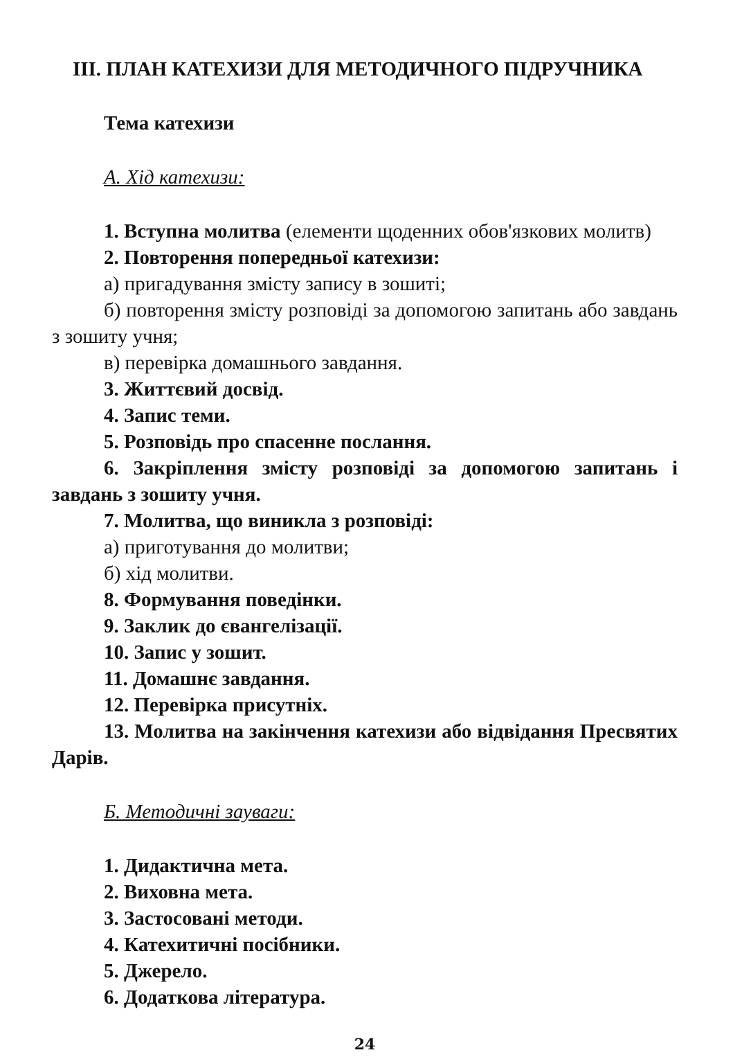III. ПЛАН КАТЕХИЗИ ДЛЯ МЕТОДИЧНОГО ПІДРУЧНИКА
Тема катехизи
А. Хід катехизи:
1. Вступна молитва (елементи щоденних обов'язкових молитв)
2. Повторення попередньої катехизи:
а) пригадування змісту запису в зошиті;
б) повторення змісту розповіді за допомогою запитань або завдань з зошиту учня;
в) перевірка домашнього завдання.
3. Життєвий досвід.
4. Запис теми.
5. Розповідь про спасенне послання.
6. Закріплення змісту розповіді за допомогою запитань і завдань з зошиту учня.
7. Молитва, що виникла з розповіді:
а) приготування до молитви;
б) хід молитви.
8. Формування поведінки.
9. Заклик до євангелізації.
10. Запис у зошит.
11. Домашнє завдання.
12. Перевірка присутніх.
13. Молитва на закінчення катехизи або відвідання Пресвятих Дарів.
Б. Методичні зауваги:
1. Дидактична мета.
2. Виховна мета.
3. Застосовані методи.
4. Катехитичні посібники.
5. Джерело.
6. Додаткова література.
24